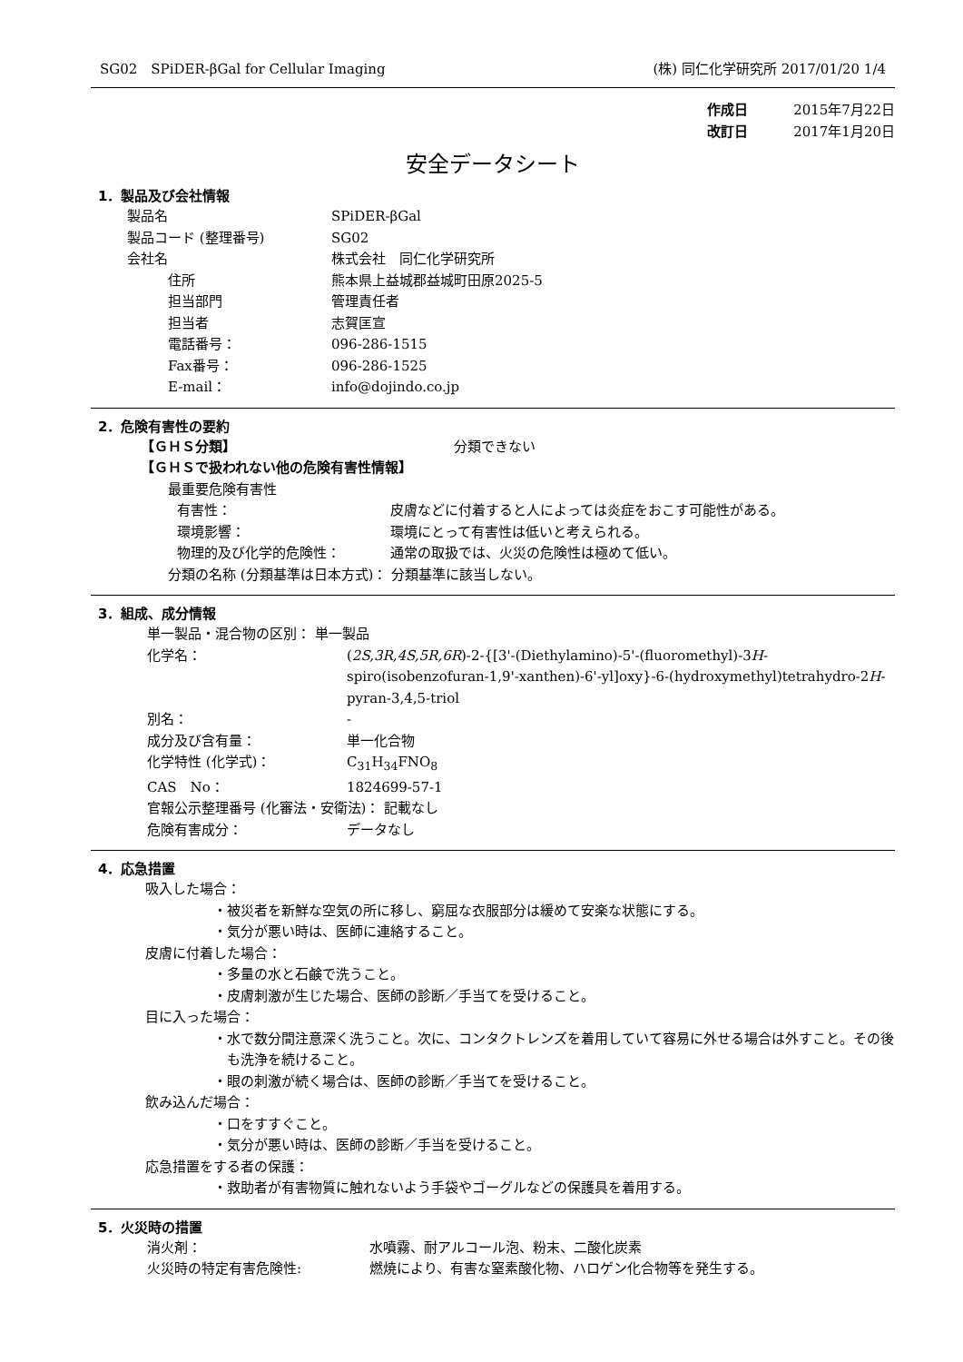SG02　SPiDER-βGal for Cellular Imaging (株) 同仁化学研究所 2017/01/20 1/4
作成日 2015年7月22日
改訂日 2017年1月20日
安全データシート
1．製品及び会社情報
製品名 SPiDER-βGal
製品コード (整理番号) SG02
会社名 株式会社　同仁化学研究所
住所 熊本県上益城郡益城町田原2025-5
担当部門 管理責任者
担当者 志賀匡宣
電話番号： 096-286-1515
Fax番号： 096-286-1525
E-mail： info@dojindo.co.jp
2．危険有害性の要約
【ＧＨＳ分類】 分類できない
【ＧＨＳで扱われない他の危険有害性情報】
最重要危険有害性
有害性： 皮膚などに付着すると人によっては炎症をおこす可能性がある。
環境影響： 環境にとって有害性は低いと考えられる。
物理的及び化学的危険性： 通常の取扱では、火災の危険性は極めて低い。
分類の名称 (分類基準は日本方式)： 分類基準に該当しない。
3．組成、成分情報
単一製品・混合物の区別： 単一製品
化学名： (2S,3R,4S,5R,6R)-2-{[3'-(Diethylamino)-5'-(fluoromethyl)-3H-spiro(isobenzofuran-1,9'-xanthen)-6'-yl]oxy}-6-(hydroxymethyl)tetrahydro-2H-pyran-3,4,5-triol
別名： -
成分及び含有量： 単一化合物
化学特性 (化学式)： C<sub>31</sub>H<sub>34</sub>FNO<sub>8</sub>
CAS　No： 1824699-57-1
官報公示整理番号 (化審法・安衛法)： 記載なし
危険有害成分： データなし
4．応急措置
吸入した場合：
・被災者を新鮮な空気の所に移し、窮屈な衣服部分は緩めて安楽な状態にする。
・気分が悪い時は、医師に連絡すること。
皮膚に付着した場合：
・多量の水と石鹸で洗うこと。
・皮膚刺激が生じた場合、医師の診断／手当てを受けること。
目に入った場合：
・水で数分間注意深く洗うこと。次に、コンタクトレンズを着用していて容易に外せる場合は外すこと。その後も洗浄を続けること。
・眼の刺激が続く場合は、医師の診断／手当てを受けること。
飲み込んだ場合：
・口をすすぐこと。
・気分が悪い時は、医師の診断／手当を受けること。
応急措置をする者の保護：
・救助者が有害物質に触れないよう手袋やゴーグルなどの保護具を着用する。
5．火災時の措置
消火剤： 水噴霧、耐アルコール泡、粉末、二酸化炭素
火災時の特定有害危険性: 燃焼により、有害な窒素酸化物、ハロゲン化合物等を発生する。